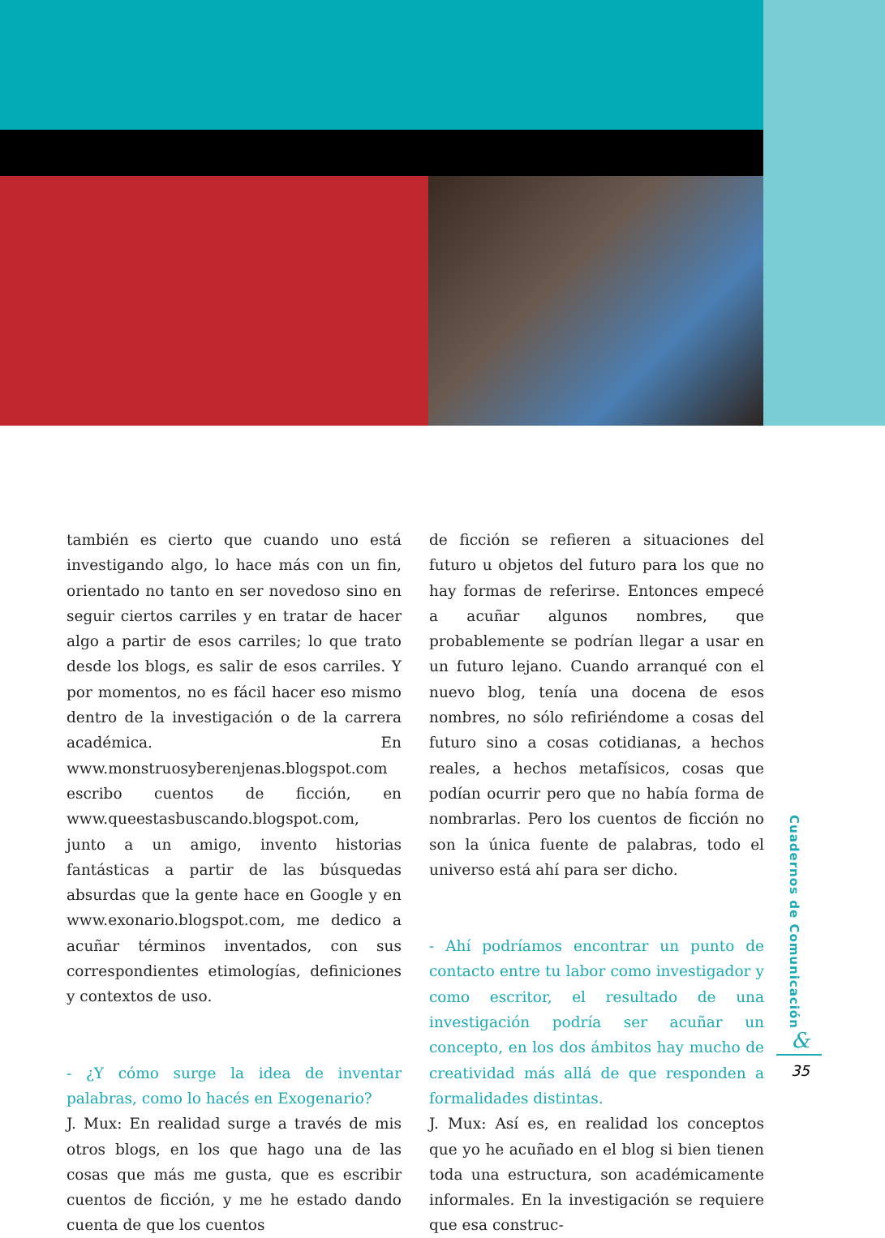también es cierto que cuando uno está investigando algo, lo hace más con un fin, orientado no tanto en ser novedoso sino en seguir ciertos carriles y en tratar de hacer algo a partir de esos carriles; lo que trato desde los blogs, es salir de esos carriles. Y por momentos, no es fácil hacer eso mismo dentro de la investigación o de la carrera académica. En www.monstruosyberenjenas.blogspot.com escribo cuentos de ficción, en www.queestasbuscando.blogspot.com, junto a un amigo, invento historias fantásticas a partir de las búsquedas absurdas que la gente hace en Google y en www.exonario.blogspot.com, me dedico a acuñar términos inventados, con sus correspondientes etimologías, definiciones y contextos de uso.
- ¿Y cómo surge la idea de inventar palabras, como lo hacés en Exogenario?
J. Mux: En realidad surge a través de mis otros blogs, en los que hago una de las cosas que más me gusta, que es escribir cuentos de ficción, y me he estado dando cuenta de que los cuentos
de ficción se refieren a situaciones del futuro u objetos del futuro para los que no hay formas de referirse. Entonces empecé a acuñar algunos nombres, que probablemente se podrían llegar a usar en un futuro lejano. Cuando arranqué con el nuevo blog, tenía una docena de esos nombres, no sólo refiriéndome a cosas del futuro sino a cosas cotidianas, a hechos reales, a hechos metafísicos, cosas que podían ocurrir pero que no había forma de nombrarlas. Pero los cuentos de ficción no son la única fuente de palabras, todo el universo está ahí para ser dicho.
- Ahí podríamos encontrar un punto de contacto entre tu labor como investigador y como escritor, el resultado de una investigación podría ser acuñar un concepto, en los dos ámbitos hay mucho de creatividad más allá de que responden a formalidades distintas.
J. Mux: Así es, en realidad los conceptos que yo he acuñado en el blog si bien tienen toda una estructura, son académicamente informales. En la investigación se requiere que esa construc-
Cuadernos de Comunicación
&
35